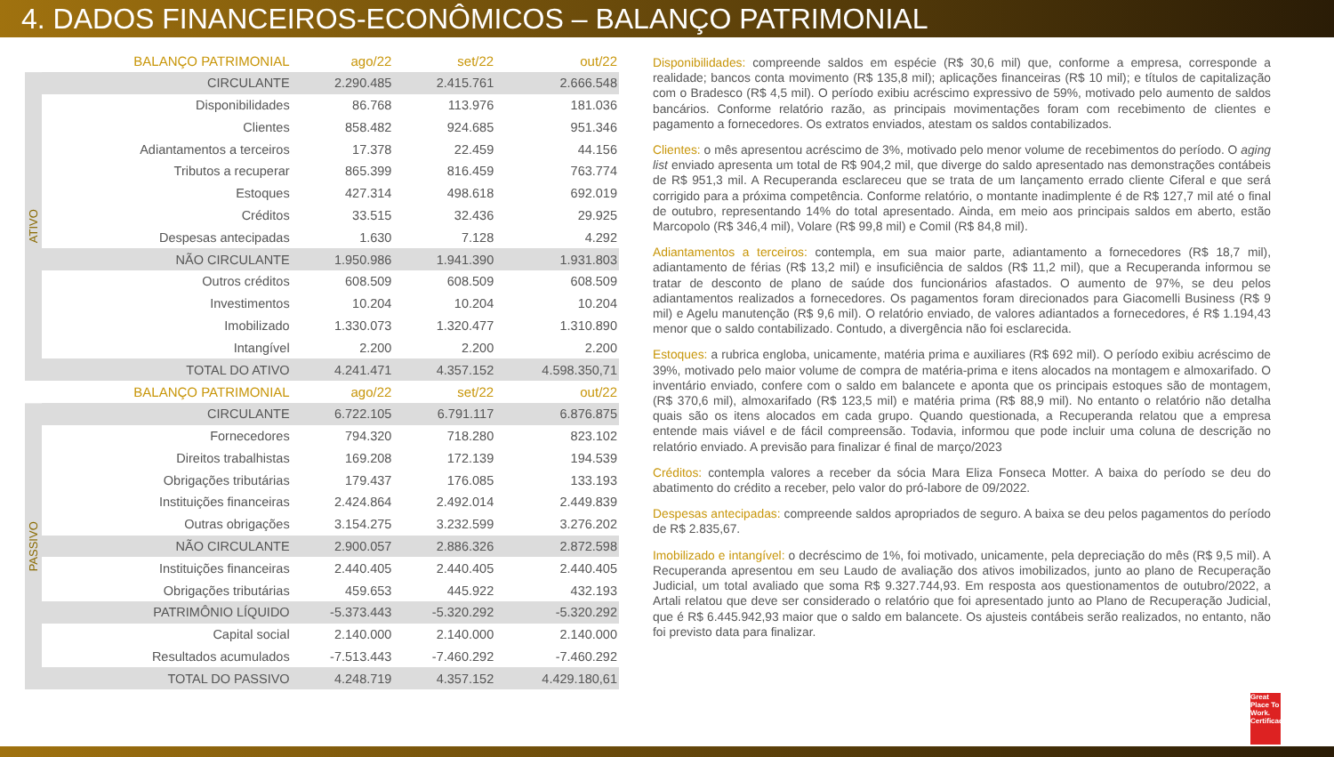4. DADOS FINANCEIROS-ECONÔMICOS – BALANÇO PATRIMONIAL
| | BALANÇO PATRIMONIAL | ago/22 | set/22 | out/22 |
| ATIVO | CIRCULANTE | 2.290.485 | 2.415.761 | 2.666.548 |
| | Disponibilidades | 86.768 | 113.976 | 181.036 |
| | Clientes | 858.482 | 924.685 | 951.346 |
| | Adiantamentos a terceiros | 17.378 | 22.459 | 44.156 |
| | Tributos a recuperar | 865.399 | 816.459 | 763.774 |
| | Estoques | 427.314 | 498.618 | 692.019 |
| | Créditos | 33.515 | 32.436 | 29.925 |
| | Despesas antecipadas | 1.630 | 7.128 | 4.292 |
| | NÃO CIRCULANTE | 1.950.986 | 1.941.390 | 1.931.803 |
| | Outros créditos | 608.509 | 608.509 | 608.509 |
| | Investimentos | 10.204 | 10.204 | 10.204 |
| | Imobilizado | 1.330.073 | 1.320.477 | 1.310.890 |
| | Intangível | 2.200 | 2.200 | 2.200 |
| | TOTAL DO ATIVO | 4.241.471 | 4.357.152 | 4.598.350,71 |
| | BALANÇO PATRIMONIAL | ago/22 | set/22 | out/22 |
| PASSIVO | CIRCULANTE | 6.722.105 | 6.791.117 | 6.876.875 |
| | Fornecedores | 794.320 | 718.280 | 823.102 |
| | Direitos trabalhistas | 169.208 | 172.139 | 194.539 |
| | Obrigações tributárias | 179.437 | 176.085 | 133.193 |
| | Instituições financeiras | 2.424.864 | 2.492.014 | 2.449.839 |
| | Outras obrigações | 3.154.275 | 3.232.599 | 3.276.202 |
| | NÃO CIRCULANTE | 2.900.057 | 2.886.326 | 2.872.598 |
| | Instituições financeiras | 2.440.405 | 2.440.405 | 2.440.405 |
| | Obrigações tributárias | 459.653 | 445.922 | 432.193 |
| | PATRIMÔNIO LÍQUIDO | -5.373.443 | -5.320.292 | -5.320.292 |
| | Capital social | 2.140.000 | 2.140.000 | 2.140.000 |
| | Resultados acumulados | -7.513.443 | -7.460.292 | -7.460.292 |
| | TOTAL DO PASSIVO | 4.248.719 | 4.357.152 | 4.429.180,61 |
Disponibilidades: compreende saldos em espécie (R$ 30,6 mil) que, conforme a empresa, corresponde a realidade; bancos conta movimento (R$ 135,8 mil); aplicações financeiras (R$ 10 mil); e títulos de capitalização com o Bradesco (R$ 4,5 mil). O período exibiu acréscimo expressivo de 59%, motivado pelo aumento de saldos bancários. Conforme relatório razão, as principais movimentações foram com recebimento de clientes e pagamento a fornecedores. Os extratos enviados, atestam os saldos contabilizados.
Clientes: o mês apresentou acréscimo de 3%, motivado pelo menor volume de recebimentos do período. O aging list enviado apresenta um total de R$ 904,2 mil, que diverge do saldo apresentado nas demonstrações contábeis de R$ 951,3 mil. A Recuperanda esclareceu que se trata de um lançamento errado cliente Ciferal e que será corrigido para a próxima competência. Conforme relatório, o montante inadimplente é de R$ 127,7 mil até o final de outubro, representando 14% do total apresentado. Ainda, em meio aos principais saldos em aberto, estão Marcopolo (R$ 346,4 mil), Volare (R$ 99,8 mil) e Comil (R$ 84,8 mil).
Adiantamentos a terceiros: contempla, em sua maior parte, adiantamento a fornecedores (R$ 18,7 mil), adiantamento de férias (R$ 13,2 mil) e insuficiência de saldos (R$ 11,2 mil), que a Recuperanda informou se tratar de desconto de plano de saúde dos funcionários afastados. O aumento de 97%, se deu pelos adiantamentos realizados a fornecedores. Os pagamentos foram direcionados para Giacomelli Business (R$ 9 mil) e Agelu manutenção (R$ 9,6 mil). O relatório enviado, de valores adiantados a fornecedores, é R$ 1.194,43 menor que o saldo contabilizado. Contudo, a divergência não foi esclarecida.
Estoques: a rubrica engloba, unicamente, matéria prima e auxiliares (R$ 692 mil). O período exibiu acréscimo de 39%, motivado pelo maior volume de compra de matéria-prima e itens alocados na montagem e almoxarifado. O inventário enviado, confere com o saldo em balancete e aponta que os principais estoques são de montagem, (R$ 370,6 mil), almoxarifado (R$ 123,5 mil) e matéria prima (R$ 88,9 mil). No entanto o relatório não detalha quais são os itens alocados em cada grupo. Quando questionada, a Recuperanda relatou que a empresa entende mais viável e de fácil compreensão. Todavia, informou que pode incluir uma coluna de descrição no relatório enviado. A previsão para finalizar é final de março/2023
Créditos: contempla valores a receber da sócia Mara Eliza Fonseca Motter. A baixa do período se deu do abatimento do crédito a receber, pelo valor do pró-labore de 09/2022.
Despesas antecipadas: compreende saldos apropriados de seguro. A baixa se deu pelos pagamentos do período de R$ 2.835,67.
Imobilizado e intangível: o decréscimo de 1%, foi motivado, unicamente, pela depreciação do mês (R$ 9,5 mil). A Recuperanda apresentou em seu Laudo de avaliação dos ativos imobilizados, junto ao plano de Recuperação Judicial, um total avaliado que soma R$ 9.327.744,93. Em resposta aos questionamentos de outubro/2022, a Artali relatou que deve ser considerado o relatório que foi apresentado junto ao Plano de Recuperação Judicial, que é R$ 6.445.942,93 maior que o saldo em balancete. Os ajusteis contábeis serão realizados, no entanto, não foi previsto data para finalizar.
Great Place To Work. Certificado